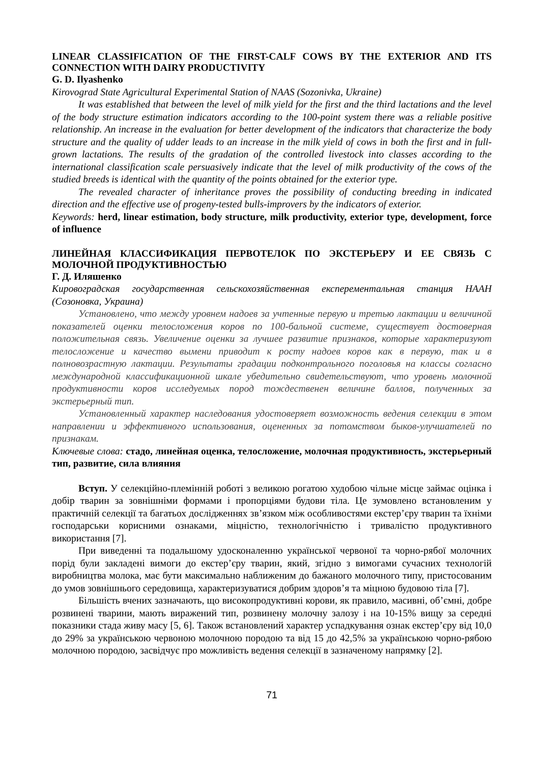LINEAR CLASSIFICATION OF THE FIRST-CALF COWS BY THE EXTERIOR AND ITS CONNECTION WITH DAIRY PRODUCTIVITY
G. D. Ilyashenko
Kirovograd State Agricultural Experimental Station of NAAS (Sozonivka, Ukraine)
It was established that between the level of milk yield for the first and the third lactations and the level of the body structure estimation indicators according to the 100-point system there was a reliable positive relationship. An increase in the evaluation for better development of the indicators that characterize the body structure and the quality of udder leads to an increase in the milk yield of cows in both the first and in full-grown lactations. The results of the gradation of the controlled livestock into classes according to the international classification scale persuasively indicate that the level of milk productivity of the cows of the studied breeds is identical with the quantity of the points obtained for the exterior type.
The revealed character of inheritance proves the possibility of conducting breeding in indicated direction and the effective use of progeny-tested bulls-improvers by the indicators of exterior.
Keywords: herd, linear estimation, body structure, milk productivity, exterior type, development, force of influence
ЛИНЕЙНАЯ КЛАССИФИКАЦИЯ ПЕРВОТЕЛОК ПО ЭКСТЕРЬЕРУ И ЕЕ СВЯЗЬ С МОЛОЧНОЙ ПРОДУКТИВНОСТЬЮ
Г. Д. Иляшенко
Кировоградская государственная сельскохозяйственная експерементальная станция НААН (Созоновка, Украина)
Установлено, что между уровнем надоев за учтенные первую и третью лактации и величиной показателей оценки телосложения коров по 100-бальной системе, существует достоверная положительная связь. Увеличение оценки за лучшее развитие признаков, которые характеризуют телосложение и качество вымени приводит к росту надоев коров как в первую, так и в полновозрастную лактации. Результаты градации подконтрольного поголовья на классы согласно международной классификационной шкале убедительно свидетельствуют, что уровень молочной продуктивности коров исследуемых пород тождественен величине баллов, полученных за экстерьерный тип.
Установленный характер наследования удостоверяет возможность ведения селекции в этом направлении и эффективного использования, оцененных за потомством быков-улучшателей по признакам.
Ключевые слова: стадо, линейная оценка, телосложение, молочная продуктивность, экстерьерный тип, развитие, сила влияния
Вступ. У селекційно-племінній роботі з великою рогатою худобою чільне місце займає оцінка і добір тварин за зовнішніми формами і пропорціями будови тіла. Це зумовлено встановленим у практичній селекції та багатьох дослідженнях зв’язком між особливостями екстер’єру тварин та їхніми господарськи корисними ознаками, міцністю, технологічністю і тривалістю продуктивного використання [7].
При виведенні та подальшому удосконаленню української червоної та чорно-рябої молочних порід були закладені вимоги до екстер’єру тварин, який, згідно з вимогами сучасних технологій виробництва молока, має бути максимально наближеним до бажаного молочного типу, пристосованим до умов зовнішнього середовища, характеризуватися добрим здоров’я та міцною будовою тіла [7].
Більшість вчених зазначають, що високопродуктивні корови, як правило, масивні, об’ємні, добре розвинені тварини, мають виражений тип, розвинену молочну залозу і на 10-15% вищу за середні показники стада живу масу [5, 6]. Також встановлений характер успадкування ознак екстер’єру від 10,0 до 29% за українською червоною молочною породою та від 15 до 42,5% за українською чорно-рябою молочною породою, засвідчує про можливість ведення селекції в зазначеному напрямку [2].
71